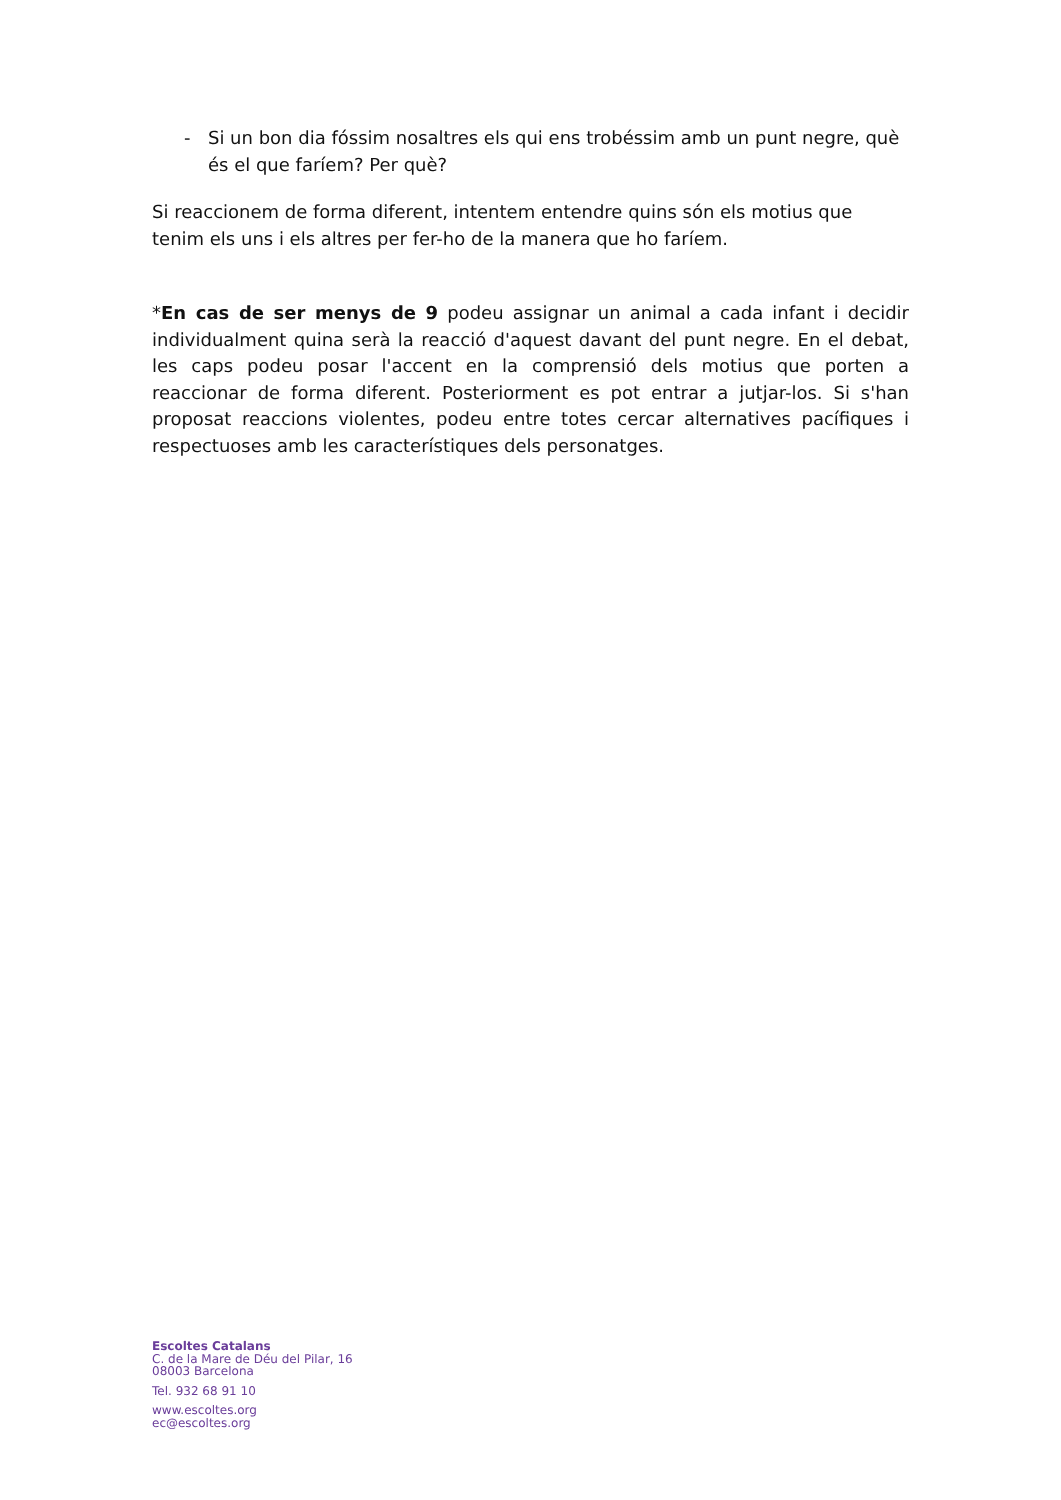- Si un bon dia fóssim nosaltres els qui ens trobéssim amb un punt negre, què és el que faríem? Per què?
Si reaccionem de forma diferent, intentem entendre quins són els motius que tenim els uns i els altres per fer-ho de la manera que ho faríem.
*En cas de ser menys de 9 podeu assignar un animal a cada infant i decidir individualment quina serà la reacció d'aquest davant del punt negre. En el debat, les caps podeu posar l'accent en la comprensió dels motius que porten a reaccionar de forma diferent. Posteriorment es pot entrar a jutjar-los. Si s'han proposat reaccions violentes, podeu entre totes cercar alternatives pacífiques i respectuoses amb les característiques dels personatges.
Escoltes Catalans
C. de la Mare de Déu del Pilar, 16
08003 Barcelona
Tel. 932 68 91 10
www.escoltes.org
ec@escoltes.org